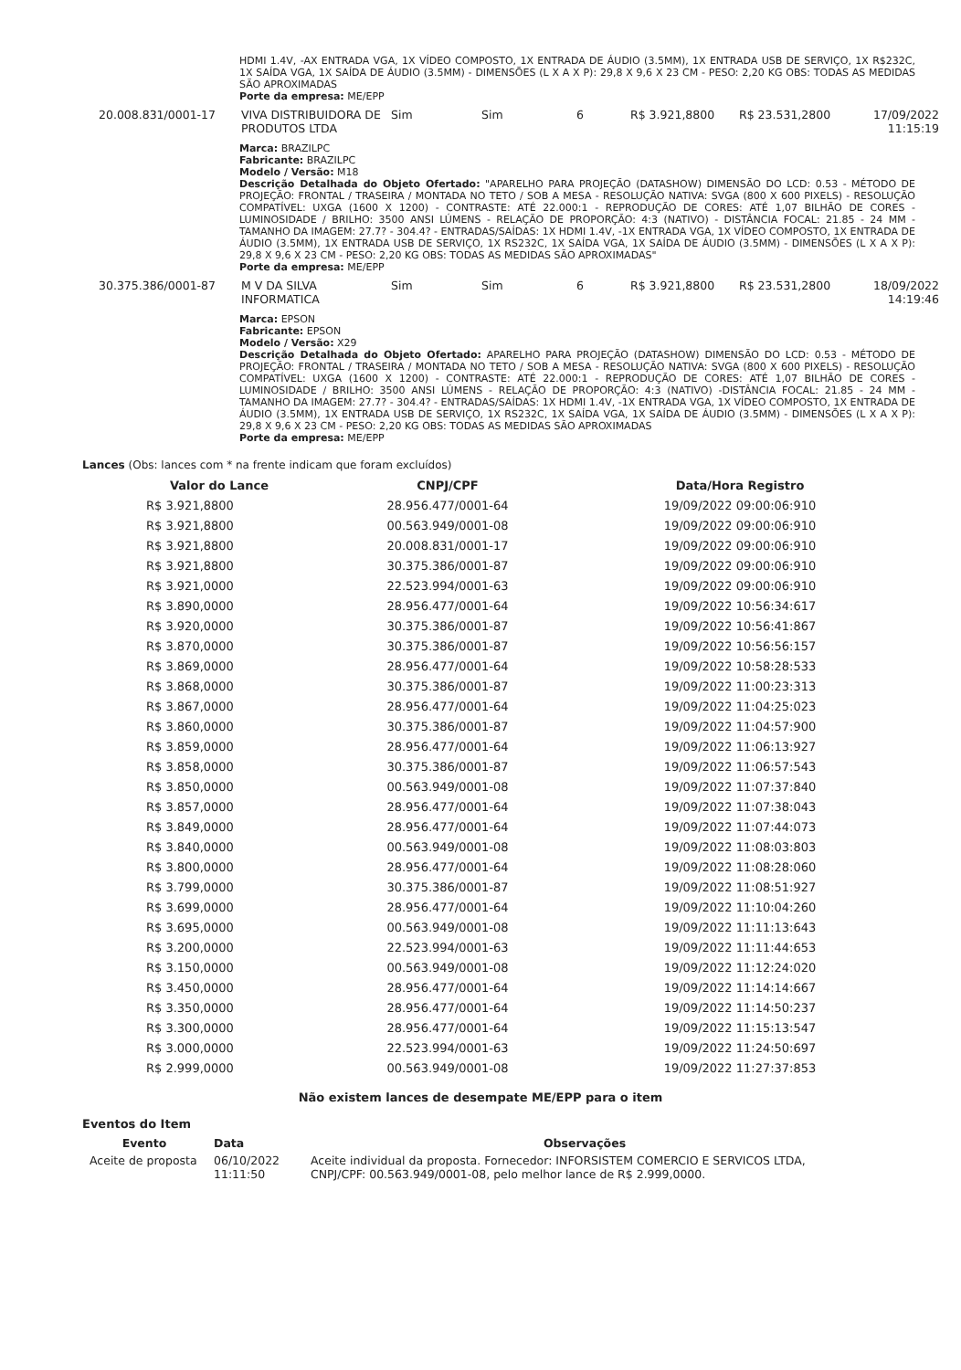HDMI 1.4V, -AX ENTRADA VGA, 1X VÍDEO COMPOSTO, 1X ENTRADA DE ÁUDIO (3.5MM), 1X ENTRADA USB DE SERVIÇO, 1X R$232C, 1X SAÍDA VGA, 1X SAÍDA DE ÁUDIO (3.5MM) - DIMENSÕES (L X A X P): 29,8 X 9,6 X 23 CM - PESO: 2,20 KG OBS: TODAS AS MEDIDAS SÃO APROXIMADAS
Porte da empresa: ME/EPP
20.008.831/0001-17 VIVA DISTRIBUIDORA DE PRODUTOS LTDA
Sim Sim 6 R$ 3.921,8800 R$ 23.531,2800 17/09/2022 11:15:19
Marca: BRAZILPC
Fabricante: BRAZILPC
Modelo / Versão: M18
Descrição Detalhada do Objeto Ofertado: "APARELHO PARA PROJEÇÃO (DATASHOW) DIMENSÃO DO LCD: 0.53 - MÉTODO DE PROJEÇÃO: FRONTAL / TRASEIRA / MONTADA NO TETO / SOB A MESA - RESOLUÇÃO NATIVA: SVGA (800 X 600 PIXELS) - RESOLUÇÃO COMPATÍVEL: UXGA (1600 X 1200) - CONTRASTE: ATÉ 22.000:1 - REPRODUÇÃO DE CORES: ATÉ 1,07 BILHÃO DE CORES - LUMINOSIDADE / BRILHO: 3500 ANSI LÚMENS - RELAÇÃO DE PROPORÇÃO: 4:3 (NATIVO) - DISTÂNCIA FOCAL: 21.85 - 24 MM - TAMANHO DA IMAGEM: 27.7? - 304.4? - ENTRADAS/SAÍDAS: 1X HDMI 1.4V, -1X ENTRADA VGA, 1X VÍDEO COMPOSTO, 1X ENTRADA DE ÁUDIO (3.5MM), 1X ENTRADA USB DE SERVIÇO, 1X RS232C, 1X SAÍDA VGA, 1X SAÍDA DE ÁUDIO (3.5MM) - DIMENSÕES (L X A X P): 29,8 X 9,6 X 23 CM - PESO: 2,20 KG OBS: TODAS AS MEDIDAS SÃO APROXIMADAS"
Porte da empresa: ME/EPP
30.375.386/0001-87 M V DA SILVA INFORMATICA
Sim Sim 6 R$ 3.921,8800 R$ 23.531,2800 18/09/2022 14:19:46
Marca: EPSON
Fabricante: EPSON
Modelo / Versão: X29
Descrição Detalhada do Objeto Ofertado: APARELHO PARA PROJEÇÃO (DATASHOW) DIMENSÃO DO LCD: 0.53 - MÉTODO DE PROJEÇÃO: FRONTAL / TRASEIRA / MONTADA NO TETO / SOB A MESA - RESOLUÇÃO NATIVA: SVGA (800 X 600 PIXELS) - RESOLUÇÃO COMPATÍVEL: UXGA (1600 X 1200) - CONTRASTE: ATÉ 22.000:1 - REPRODUÇÃO DE CORES: ATÉ 1,07 BILHÃO DE CORES - LUMINOSIDADE / BRILHO: 3500 ANSI LÚMENS - RELAÇÃO DE PROPORÇÃO: 4:3 (NATIVO) -DISTÂNCIA FOCAL: 21.85 - 24 MM - TAMANHO DA IMAGEM: 27.7? - 304.4? - ENTRADAS/SAÍDAS: 1X HDMI 1.4V, -1X ENTRADA VGA, 1X VÍDEO COMPOSTO, 1X ENTRADA DE ÁUDIO (3.5MM), 1X ENTRADA USB DE SERVIÇO, 1X RS232C, 1X SAÍDA VGA, 1X SAÍDA DE ÁUDIO (3.5MM) - DIMENSÕES (L X A X P): 29,8 X 9,6 X 23 CM - PESO: 2,20 KG OBS: TODAS AS MEDIDAS SÃO APROXIMADAS
Porte da empresa: ME/EPP
Lances (Obs: lances com * na frente indicam que foram excluídos)
| Valor do Lance | CNPJ/CPF | Data/Hora Registro |
| --- | --- | --- |
| R$ 3.921,8800 | 28.956.477/0001-64 | 19/09/2022 09:00:06:910 |
| R$ 3.921,8800 | 00.563.949/0001-08 | 19/09/2022 09:00:06:910 |
| R$ 3.921,8800 | 20.008.831/0001-17 | 19/09/2022 09:00:06:910 |
| R$ 3.921,8800 | 30.375.386/0001-87 | 19/09/2022 09:00:06:910 |
| R$ 3.921,0000 | 22.523.994/0001-63 | 19/09/2022 09:00:06:910 |
| R$ 3.890,0000 | 28.956.477/0001-64 | 19/09/2022 10:56:34:617 |
| R$ 3.920,0000 | 30.375.386/0001-87 | 19/09/2022 10:56:41:867 |
| R$ 3.870,0000 | 30.375.386/0001-87 | 19/09/2022 10:56:56:157 |
| R$ 3.869,0000 | 28.956.477/0001-64 | 19/09/2022 10:58:28:533 |
| R$ 3.868,0000 | 30.375.386/0001-87 | 19/09/2022 11:00:23:313 |
| R$ 3.867,0000 | 28.956.477/0001-64 | 19/09/2022 11:04:25:023 |
| R$ 3.860,0000 | 30.375.386/0001-87 | 19/09/2022 11:04:57:900 |
| R$ 3.859,0000 | 28.956.477/0001-64 | 19/09/2022 11:06:13:927 |
| R$ 3.858,0000 | 30.375.386/0001-87 | 19/09/2022 11:06:57:543 |
| R$ 3.850,0000 | 00.563.949/0001-08 | 19/09/2022 11:07:37:840 |
| R$ 3.857,0000 | 28.956.477/0001-64 | 19/09/2022 11:07:38:043 |
| R$ 3.849,0000 | 28.956.477/0001-64 | 19/09/2022 11:07:44:073 |
| R$ 3.840,0000 | 00.563.949/0001-08 | 19/09/2022 11:08:03:803 |
| R$ 3.800,0000 | 28.956.477/0001-64 | 19/09/2022 11:08:28:060 |
| R$ 3.799,0000 | 30.375.386/0001-87 | 19/09/2022 11:08:51:927 |
| R$ 3.699,0000 | 28.956.477/0001-64 | 19/09/2022 11:10:04:260 |
| R$ 3.695,0000 | 00.563.949/0001-08 | 19/09/2022 11:11:13:643 |
| R$ 3.200,0000 | 22.523.994/0001-63 | 19/09/2022 11:11:44:653 |
| R$ 3.150,0000 | 00.563.949/0001-08 | 19/09/2022 11:12:24:020 |
| R$ 3.450,0000 | 28.956.477/0001-64 | 19/09/2022 11:14:14:667 |
| R$ 3.350,0000 | 28.956.477/0001-64 | 19/09/2022 11:14:50:237 |
| R$ 3.300,0000 | 28.956.477/0001-64 | 19/09/2022 11:15:13:547 |
| R$ 3.000,0000 | 22.523.994/0001-63 | 19/09/2022 11:24:50:697 |
| R$ 2.999,0000 | 00.563.949/0001-08 | 19/09/2022 11:27:37:853 |
Não existem lances de desempate ME/EPP para o item
Eventos do Item
| Evento | Data | Observações |
| --- | --- | --- |
| Aceite de proposta | 06/10/2022 11:11:50 | Aceite individual da proposta. Fornecedor: INFORSISTEM COMERCIO E SERVICOS LTDA, CNPJ/CPF: 00.563.949/0001-08, pelo melhor lance de R$ 2.999,0000. |